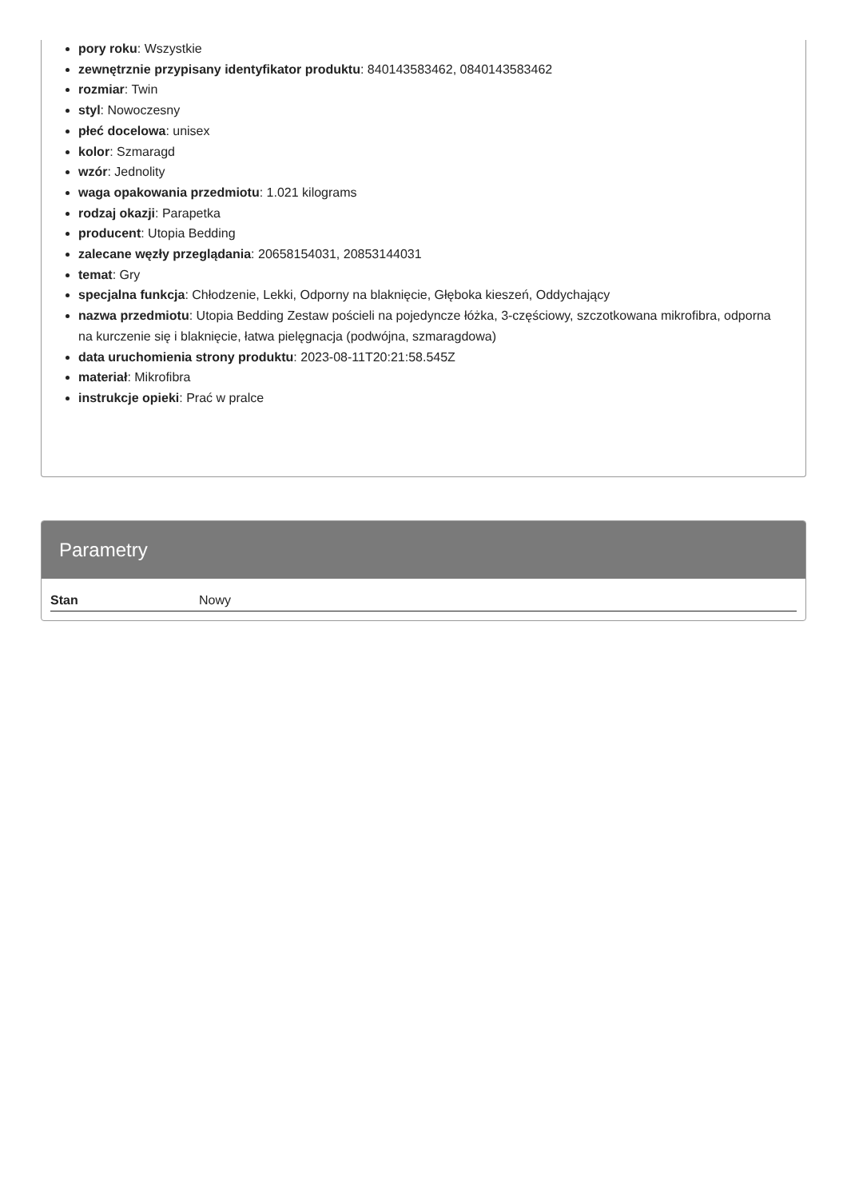pory roku: Wszystkie
zewnętrznie przypisany identyfikator produktu: 840143583462, 0840143583462
rozmiar: Twin
styl: Nowoczesny
płeć docelowa: unisex
kolor: Szmaragd
wzór: Jednolity
waga opakowania przedmiotu: 1.021 kilograms
rodzaj okazji: Parapetka
producent: Utopia Bedding
zalecane węzły przeglądania: 20658154031, 20853144031
temat: Gry
specjalna funkcja: Chłodzenie, Lekki, Odporny na blaknięcie, Głęboka kieszeń, Oddychający
nazwa przedmiotu: Utopia Bedding Zestaw pościeli na pojedyncze łóżka, 3-częściowy, szczotkowana mikrofibra, odporna na kurczenie się i blaknięcie, łatwa pielęgnacja (podwójna, szmaragdowa)
data uruchomienia strony produktu: 2023-08-11T20:21:58.545Z
materiał: Mikrofibra
instrukcje opieki: Prać w pralce
Parametry
| Stan | Nowy |